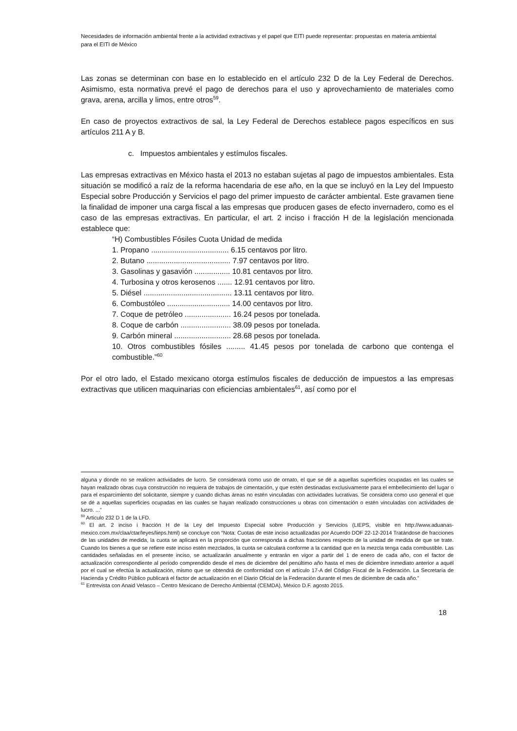Necesidades de información ambiental frente a la actividad extractivas y el papel que EITI puede representar: propuestas en materia ambiental para el EITI de México
Las zonas se determinan con base en lo establecido en el artículo 232 D de la Ley Federal de Derechos. Asimismo, esta normativa prevé el pago de derechos para el uso y aprovechamiento de materiales como grava, arena, arcilla y limos, entre otros<sup>59</sup>.
En caso de proyectos extractivos de sal, la Ley Federal de Derechos establece pagos específicos en sus artículos 211 A y B.
c. Impuestos ambientales y estímulos fiscales.
Las empresas extractivas en México hasta el 2013 no estaban sujetas al pago de impuestos ambientales. Esta situación se modificó a raíz de la reforma hacendaria de ese año, en la que se incluyó en la Ley del Impuesto Especial sobre Producción y Servicios el pago del primer impuesto de carácter ambiental. Este gravamen tiene la finalidad de imponer una carga fiscal a las empresas que producen gases de efecto invernadero, como es el caso de las empresas extractivas. En particular, el art. 2 inciso i fracción H de la legislación mencionada establece que:
“H) Combustibles Fósiles Cuota Unidad de medida
1. Propano ..................................... 6.15 centavos por litro.
2. Butano ........................................ 7.97 centavos por litro.
3. Gasolinas y gasavión ................. 10.81 centavos por litro.
4. Turbosina y otros kerosenos ....... 12.91 centavos por litro.
5. Diésel .......................................... 13.11 centavos por litro.
6. Combustóleo .............................. 14.00 centavos por litro.
7. Coque de petróleo ...................... 16.24 pesos por tonelada.
8. Coque de carbón ........................ 38.09 pesos por tonelada.
9. Carbón mineral ........................... 28.68 pesos por tonelada.
10. Otros combustibles fósiles ......... 41.45 pesos por tonelada de carbono que contenga el combustible.”<sup>60</sup>
Por el otro lado, el Estado mexicano otorga estímulos fiscales de deducción de impuestos a las empresas extractivas que utilicen maquinarias con eficiencias ambientales<sup>61</sup>, así como por el
alguna y donde no se realicen actividades de lucro. Se considerará como uso de ornato, el que se dé a aquellas superficies ocupadas en las cuales se hayan realizado obras cuya construcción no requiera de trabajos de cimentación, y que estén destinadas exclusivamente para el embellecimiento del lugar o para el esparcimiento del solicitante, siempre y cuando dichas áreas no estén vinculadas con actividades lucrativas. Se considera como uso general el que se dé a aquellas superficies ocupadas en las cuales se hayan realizado construcciones u obras con cimentación o estén vinculadas con actividades de lucro. ...”
<sup>59</sup> Articulo 232 D 1 de la LFD.
<sup>60</sup> El art. 2 inciso i fracción H de la Ley del Impuesto Especial sobre Producción y Servicios (LIEPS, visible en http://www.aduanas-mexico.com.mx/claa/ctar/leyes/lieps.html) se concluye con “Nota: Cuotas de este inciso actualizadas por Acuerdo DOF 22-12-2014 Tratándose de fracciones de las unidades de medida, la cuota se aplicará en la proporción que corresponda a dichas fracciones respecto de la unidad de medida de que se trate. Cuando los bienes a que se refiere este inciso estén mezclados, la cuota se calculará conforme a la cantidad que en la mezcla tenga cada combustible. Las cantidades señaladas en el presente inciso, se actualizarán anualmente y entrarán en vigor a partir del 1 de enero de cada año, con el factor de actualización correspondiente al periodo comprendido desde el mes de diciembre del penúltimo año hasta el mes de diciembre inmediato anterior a aquél por el cual se efectúa la actualización, mismo que se obtendrá de conformidad con el artículo 17-A del Código Fiscal de la Federación. La Secretaría de Hacienda y Crédito Público publicará el factor de actualización en el Diario Oficial de la Federación durante el mes de diciembre de cada año.”
<sup>61</sup> Entrevista con Anaid Velasco – Centro Mexicano de Derecho Ambiental (CEMDA), México D.F. agosto 2015.
18